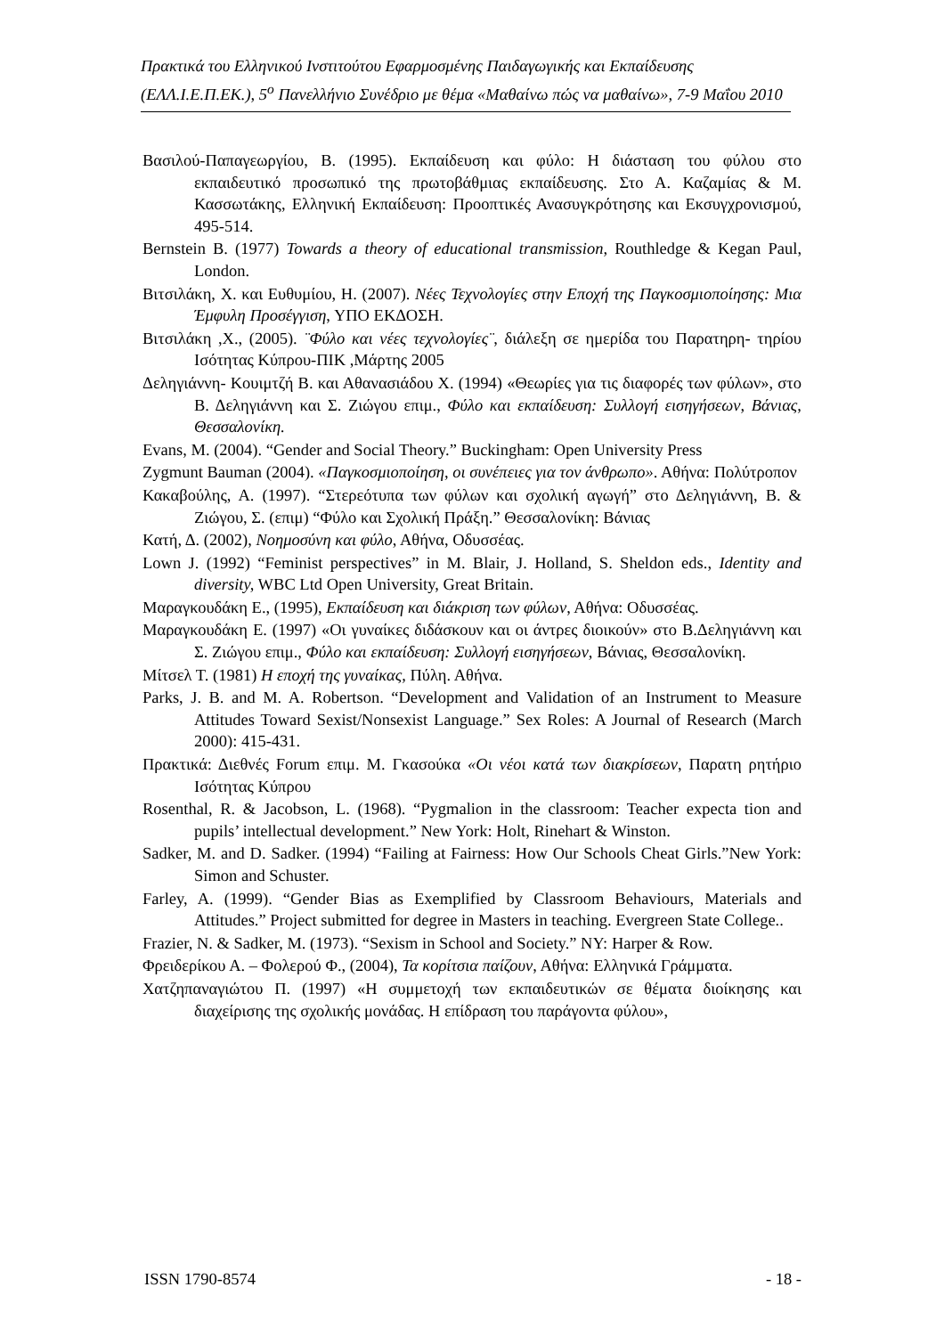Πρακτικά του Ελληνικού Ινστιτούτου Εφαρμοσμένης Παιδαγωγικής και Εκπαίδευσης (ΕΛΛ.Ι.Ε.Π.ΕΚ.), 5<sup>ο</sup> Πανελλήνιο Συνέδριο με θέμα «Μαθαίνω πώς να μαθαίνω», 7-9 Μαΐου 2010
Βασιλού-Παπαγεωργίου, Β. (1995). Εκπαίδευση και φύλο: Η διάσταση του φύλου στο εκπαιδευτικό προσωπικό της πρωτοβάθμιας εκπαίδευσης. Στο Α. Καζαμίας & Μ. Κασσωτάκης, Ελληνική Εκπαίδευση: Προοπτικές Ανασυγκρότησης και Εκσυγχρονισμού, 495-514.
Bernstein B. (1977) Towards a theory of educational transmission, Routhledge & Kegan Paul, London.
Βιτσιλάκη, Χ. και Ευθυμίου, Η. (2007). Νέες Τεχνολογίες στην Εποχή της Παγκοσμιοποίησης: Μια Έμφυλη Προσέγγιση, ΥΠΟ ΕΚΔΟΣΗ.
Βιτσιλάκη ,Χ., (2005). ¨Φύλο και νέες τεχνολογίες¨, διάλεξη σε ημερίδα του Παρατηρη- τηρίου Ισότητας Κύπρου-ΠΙΚ ,Μάρτης 2005
Δεληγιάννη- Κουιμτζή Β. και Αθανασιάδου Χ. (1994) «Θεωρίες για τις διαφορές των φύλων», στο Β. Δεληγιάννη και Σ. Ζιώγου επιμ., Φύλο και εκπαίδευση: Συλλογή εισηγήσεων, Βάνιας, Θεσσαλονίκη.
Evans, M. (2004). “Gender and Social Theory.” Buckingham: Open University Press
Zygmunt Bauman (2004). «Παγκοσμιοποίηση, οι συνέπειες για τον άνθρωπο». Αθήνα: Πολύτροπον
Κακαβούλης, Α. (1997). “Στερεότυπα των φύλων και σχολική αγωγή” στο Δεληγιάννη, Β. & Ζιώγου, Σ. (επιμ) “Φύλο και Σχολική Πράξη.” Θεσσαλονίκη: Βάνιας
Κατή, Δ. (2002), Νοημοσύνη και φύλο, Αθήνα, Οδυσσέας.
Lown J. (1992) “Feminist perspectives” in M. Blair, J. Holland, S. Sheldon eds., Identity and diversity, WBC Ltd Open University, Great Britain.
Μαραγκουδάκη Ε., (1995), Εκπαίδευση και διάκριση των φύλων, Αθήνα: Οδυσσέας.
Μαραγκουδάκη Ε. (1997) «Οι γυναίκες διδάσκουν και οι άντρες διοικούν» στο Β.Δεληγιάννη και Σ. Ζιώγου επιμ., Φύλο και εκπαίδευση: Συλλογή εισηγήσεων, Βάνιας, Θεσσαλονίκη.
Μίτσελ Τ. (1981) Η εποχή της γυναίκας, Πύλη. Αθήνα.
Parks, J. B. and M. A. Robertson. “Development and Validation of an Instrument to Measure Attitudes Toward Sexist/Nonsexist Language.” Sex Roles: A Journal of Research (March 2000): 415-431.
Πρακτικά: Διεθνές Forum επιμ. Μ. Γκασούκα «Οι νέοι κατά των διακρίσεων, Παρατη ρητήριο Ισότητας Κύπρου
Rosenthal, R. & Jacobson, L. (1968). “Pygmalion in the classroom: Teacher expecta tion and pupils’ intellectual development.” New York: Holt, Rinehart & Winston.
Sadker, M. and D. Sadker. (1994) “Failing at Fairness: How Our Schools Cheat Girls.”New York: Simon and Schuster.
Farley, A. (1999). “Gender Bias as Exemplified by Classroom Behaviours, Materials and Attitudes.” Project submitted for degree in Masters in teaching. Evergreen State College..
Frazier, N. & Sadker, M. (1973). “Sexism in School and Society.” NY: Harper & Row.
Φρειδερίκου Α. – Φολερού Φ., (2004), Τα κορίτσια παίζουν, Αθήνα: Ελληνικά Γράμματα.
Χατζηπαναγιώτου Π. (1997) «Η συμμετοχή των εκπαιδευτικών σε θέματα διοίκησης και διαχείρισης της σχολικής μονάδας. Η επίδραση του παράγοντα φύλου»,
ISSN 1790-8574 - 18 -